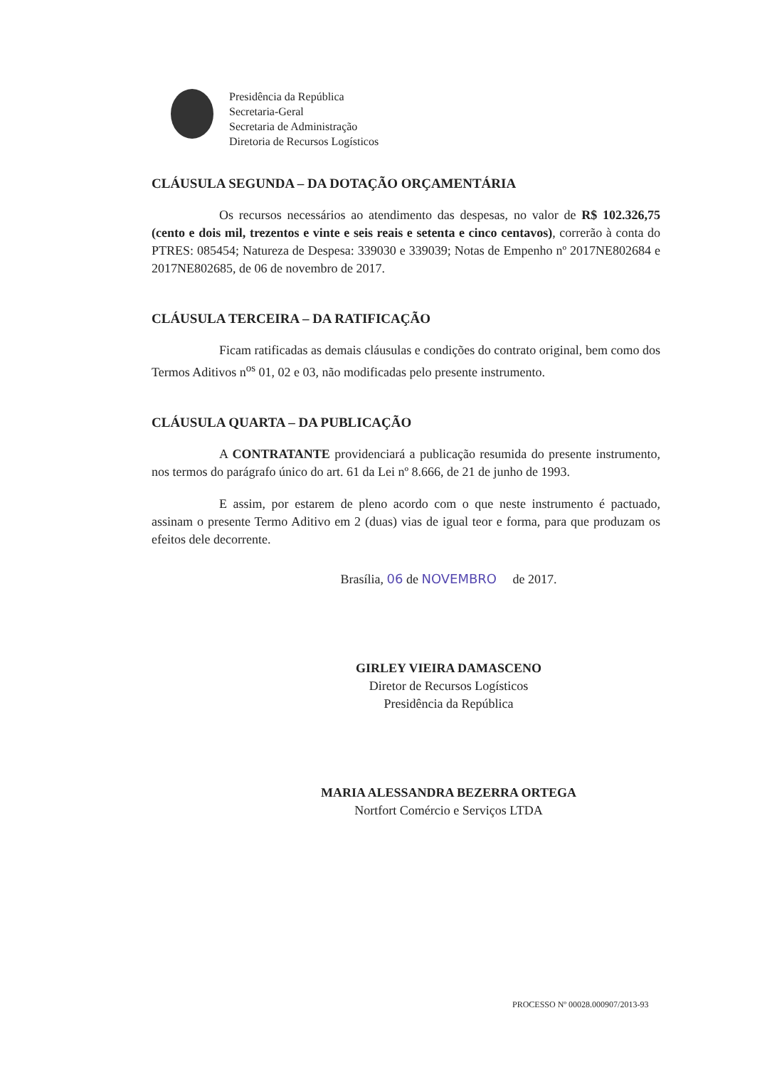Presidência da República
Secretaria-Geral
Secretaria de Administração
Diretoria de Recursos Logísticos
CLÁUSULA SEGUNDA – DA DOTAÇÃO ORÇAMENTÁRIA
Os recursos necessários ao atendimento das despesas, no valor de R$ 102.326,75 (cento e dois mil, trezentos e vinte e seis reais e setenta e cinco centavos), correrão à conta do PTRES: 085454; Natureza de Despesa: 339030 e 339039; Notas de Empenho nº 2017NE802684 e 2017NE802685, de 06 de novembro de 2017.
CLÁUSULA TERCEIRA – DA RATIFICAÇÃO
Ficam ratificadas as demais cláusulas e condições do contrato original, bem como dos Termos Aditivos n<sup>os</sup> 01, 02 e 03, não modificadas pelo presente instrumento.
CLÁUSULA QUARTA – DA PUBLICAÇÃO
A CONTRATANTE providenciará a publicação resumida do presente instrumento, nos termos do parágrafo único do art. 61 da Lei nº 8.666, de 21 de junho de 1993.
E assim, por estarem de pleno acordo com o que neste instrumento é pactuado, assinam o presente Termo Aditivo em 2 (duas) vias de igual teor e forma, para que produzam os efeitos dele decorrente.
Brasília, 06 de NOVEMBRO de 2017.
GIRLEY VIEIRA DAMASCENO
Diretor de Recursos Logísticos
Presidência da República
MARIA ALESSANDRA BEZERRA ORTEGA
Nortfort Comércio e Serviços LTDA
PROCESSO Nº 00028.000907/2013-93